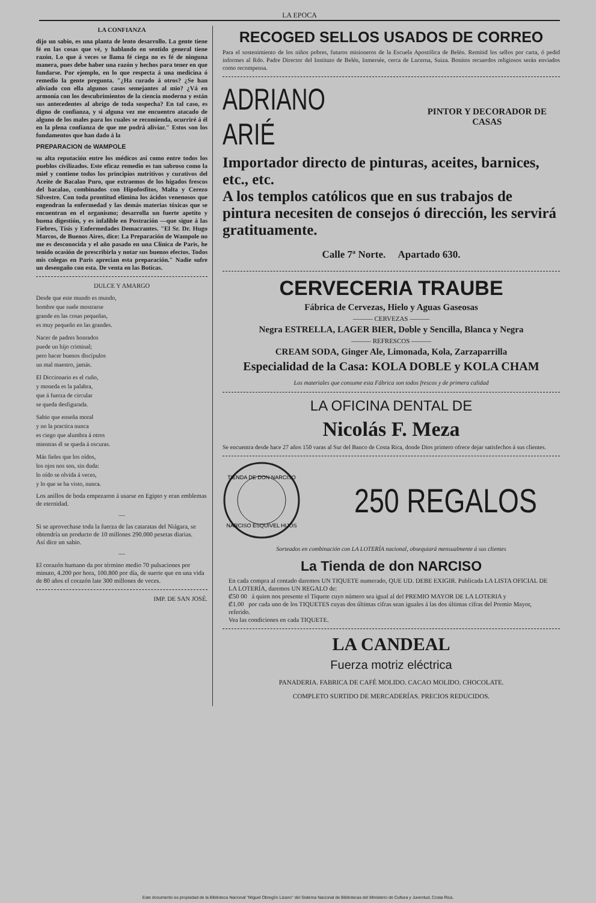LA EPOCA
LA CONFIANZA
dijo un sabio, es una planta de lento desarrollo. La gente tiene fé en las cosas que vé, y hablando en sentido general tiene razón. Lo que á veces se llama fé ciega no es fé de ninguna manera, pues debe haber una razón y hechos para tener en que fundarse. Por ejemplo, en lo que respecta á una medicina ó remedio la gente pregunta. "¿Ha curado á otros? ¿Se han aliviado con ella algunos casos semejantes al mio? ¿Vá en armonía con los descubrimientos de la ciencia moderna y están sus antecedentes al abrigo de toda sospecha? En tal caso, es digno de confianza, y si alguna vez me encuentro atacado de alguno de los males para los cuales se recomienda, ocurriré á él en la plena confianza de que me podrá aliviar." Estos son los fundamentos que han dado á la
PREPARACION de WAMPOLE
su alta reputación entre los médicos así como entre todos los pueblos civilizados. Este eficaz remedio es tan sabroso como la miel y contiene todos los principios nutritivos y curativos del Aceite de Bacalao Puro, que extraemos de los hígados frescos del bacalao, combinados con Hipofosfitos, Malta y Cerezo Silvestre. Con toda prontitud elimina los ácidos venenosos que engendran la enfermedad y las demás materias tóxicas que se encuentran en el organismo; desarrolla un fuerte apetito y buena digestión, y es infalible en Postración —que sigue á las Fiebres, Tísis y Enfermedades Demacrantes. "El Sr. Dr. Hugo Marcos, de Buenos Aires, dice: La Preparación de Wampole no me es desconocida y el año pasado en una Clínica de Paris, he tenido ocasión de prescribirla y notar sus buenos efectos. Todos mis colegas en Paris aprecian esta preparación." Nadie sufre un desengaño con esta. De venta en las Boticas.
DULCE Y AMARGO
Desde que este mundo es mundo,
hombre que suele mostrarse
grande en las cosas pequeñas,
es muy pequeño en las grandes.
Nacer de padres honrados
puede un hijo criminal;
pero hacer buenos discípulos
un mal maestro, jamás.
El Diccionario es el cuño,
y moneda es la palabra,
que á fuerza de circular
se queda desfigurada.
Sabio que enseña moral
y no la practica nunca
es ciego que alumbra á otros
mientras él se queda á oscuras.
Más fieles que los oídos,
los ojos nos son, sin duda:
lo oído se olvida á veces,
y lo que se ha visto, nunca.
Los anillos de boda empezaron á usarse en Egipto y eran emblemas de eternidad.
—
Si se aprovechase toda la fuerza de las cataratas del Niágara, se obtendría un producto de 10 millones 290.000 pesetas diarias.
Así dice un sabio.
—
El corazón humano da por término medio 70 pulsaciones por minuto, 4.200 por hora, 100.800 por día, de suerte que en una vida de 80 años el corazón late 300 millones de veces.
IMP. DE SAN JOSÉ.
RECOGED SELLOS USADOS DE CORREO
Para el sostenimiento de los niños pobres, futuros misioneros de la Escuela Apostólica de Belén. Remitid los sellos por carta, ó pedid informes al Rdo. Padre Director del Instituto de Belén, Inmersée, cerca de Lucerna, Suiza. Bonitos recuerdos religiosos serán enviados como recompensa.
ADRIANO ARIÉ PINTOR Y DECORADOR DE CASAS
Importador directo de pinturas, aceites, barnices, etc., etc.
A los templos católicos que en sus trabajos de pintura necesiten de consejos ó dirección, les servirá gratituamente.
Calle 7ª Norte. Apartado 630.
CERVECERIA TRAUBE
Fábrica de Cervezas, Hielo y Aguas Gaseosas
——— CERVEZAS ———
Negra ESTRELLA, LAGER BIER, Doble y Sencilla, Blanca y Negra
——— REFRESCOS ———
CREAM SODA, Ginger Ale, Limonada, Kola, Zarzaparrilla
Especialidad de la Casa: KOLA DOBLE y KOLA CHAM
Los materiales que consume esta Fábrica son todos frescos y de primera calidad
LA OFICINA DENTAL DE
Nicolás F. Meza
Se encuentra desde hace 27 años 150 varas al Sur del Banco de Costa Rica, donde Dios primero ofrece dejar satisfechos á sus clientes.
TIENDA DE DON NARCISO
NARCISO ESQUIVEL HIJOS
250 REGALOS
Sorteados en combinación con LA LOTERÍA nacional, obsequiará mensualmente á sus clientes
La Tienda de don NARCISO
En cada compra al contado daremos UN TIQUETE numerado, QUE UD. DEBE EXIGIR. Publicada LA LISTA OFICIAL DE LA LOTERÍA, daremos UN REGALO de:
₡50 00 á quien nos presente el Tiquete cuyo número sea igual al del PREMIO MAYOR DE LA LOTERIA y
₡1.00 por cada uno de los TIQUETES cuyas dos últimas cifras sean iguales á las dos últimas cifras del Premio Mayor, referido.
Vea las condiciones en cada TIQUETE.
LA CANDEAL
Fuerza motriz eléctrica
PANADERIA. FABRICA DE CAFÉ MOLIDO. CACAO MOLIDO. CHOCOLATE.
COMPLETO SURTIDO DE MERCADERÍAS. PRECIOS REDUCIDOS.
Este documento es propiedad de la Biblioteca Nacional "Miguel Obregón Lizano" del Sistema Nacional de Bibliotecas del Ministerio de Cultura y Juventud, Costa Rica.